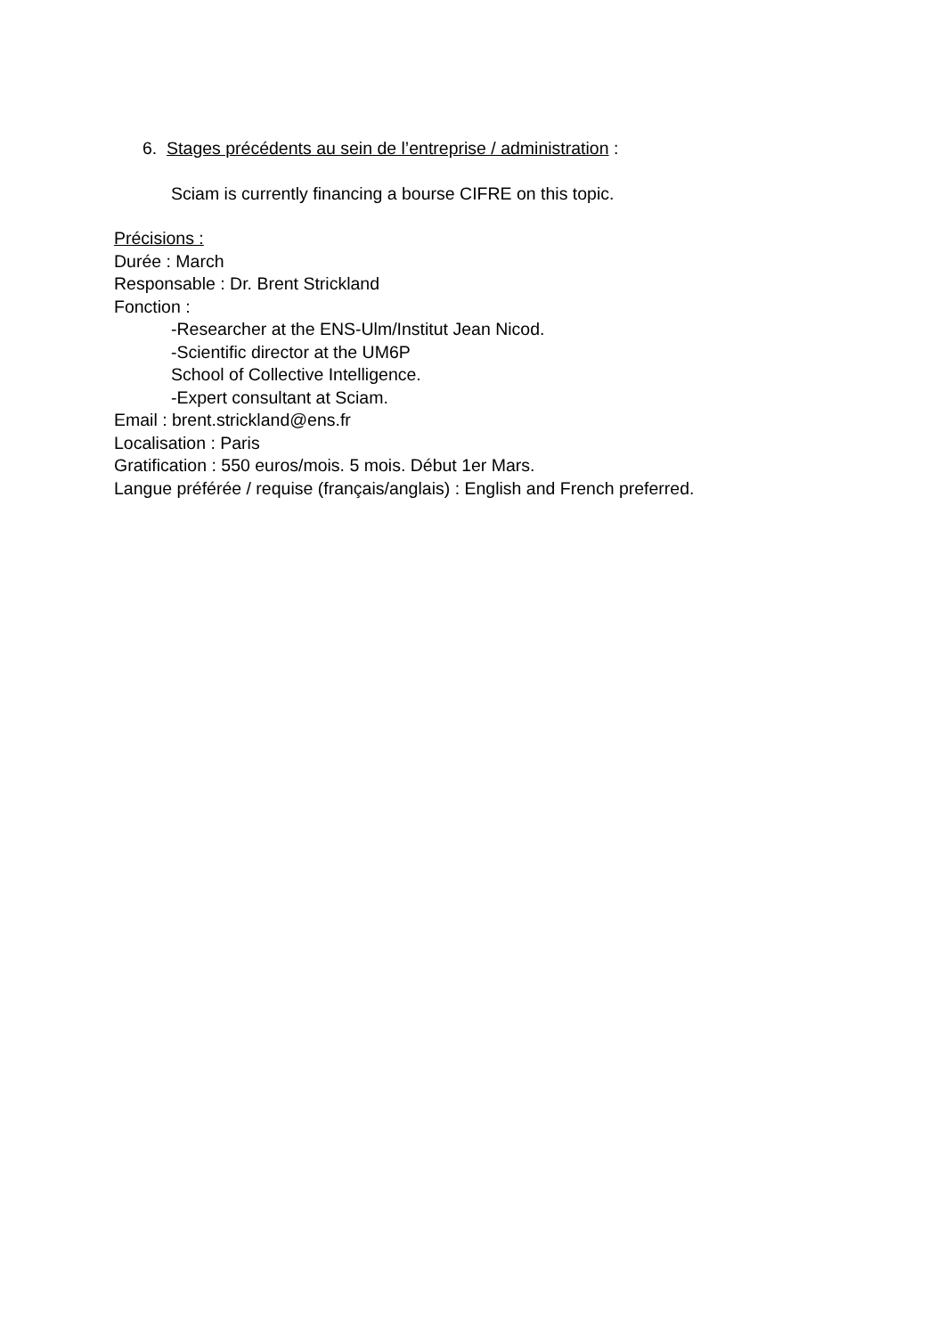6. Stages précédents au sein de l’entreprise / administration :
Sciam is currently financing a bourse CIFRE on this topic.
Précisions :
Durée : March
Responsable : Dr. Brent Strickland
Fonction :
-Researcher at the ENS-Ulm/Institut Jean Nicod.
-Scientific director at the UM6P
School of Collective Intelligence.
-Expert consultant at Sciam.
Email : brent.strickland@ens.fr
Localisation : Paris
Gratification : 550 euros/mois. 5 mois. Début 1er Mars.
Langue préférée / requise (français/anglais) : English and French preferred.